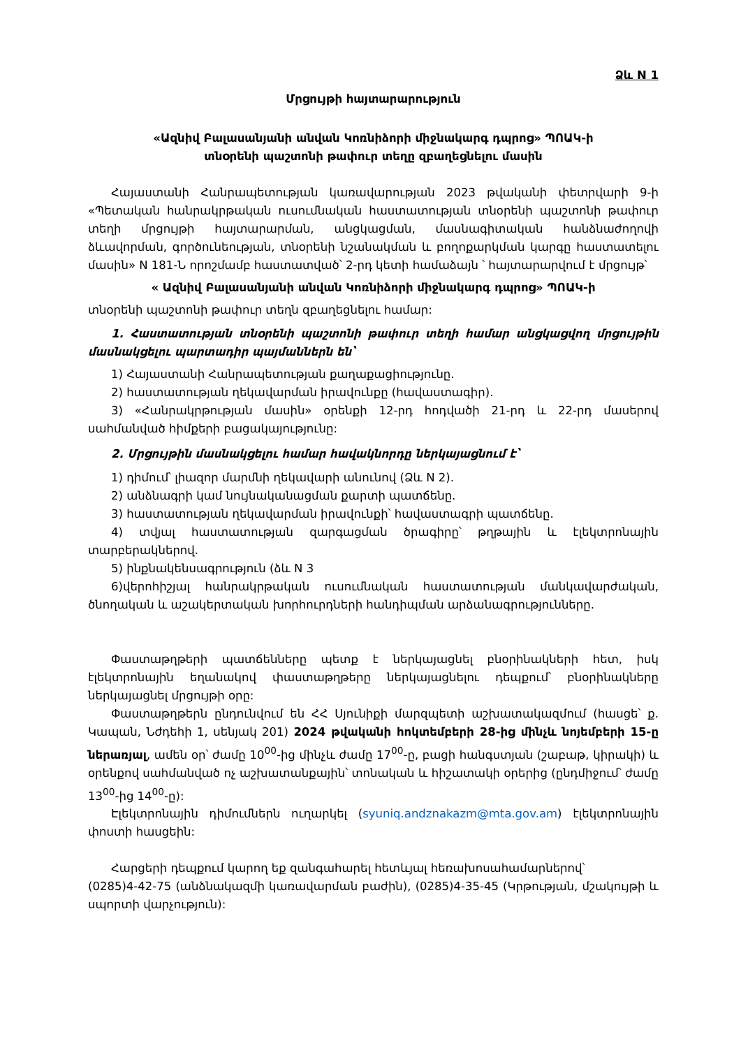Ձև N 1
Մրցույթի հայտարարություն
«Ազնիվ Բալասանյանի անվան Կոռնիձորի միջնակարգ դպրոց» ՊՈԱԿ-ի
տնօրենի պաշտոնի թափուր տեղը զբաղեցնելու մասին
Հայաստանի Հանրապետության կառավարության 2023 թվականի փետրվարի 9-ի «Պետական հանրակրթական ուսումնական հաստատության տնօրենի պաշտոնի թափուր տեղի մրցույթի հայտարարման, անցկացման, մասնագիտական հանձնաժողովի ձևավորման, գործունեության, տնօրենի նշանակման և բողոքարկման կարգը հաստատելու մասին» N 181-Ն որոշմամբ հաստատված՝ 2-րդ կետի համաձայն ՝ հայտարարվում է մրցույթ՝
« Ազնիվ Բալասանյանի անվան Կոռնիձորի միջնակարգ դպրոց» ՊՈԱԿ-ի
տնօրենի պաշտոնի թափուր տեղն զբաղեցնելու համար:
1. Հաստատության տնօրենի պաշտոնի թափուր տեղի համար անցկացվող մրցույթին մասնակցելու պարտադիր պայմաններն են՝
1) Հայաստանի Հանրապետության քաղաքացիությունը.
2) հաստատության ղեկավարման իրավունքը (հավաստագիր).
3) «Հանրակրթության մասին» օրենքի 12-րդ հոդվածի 21-րդ և 22-րդ մասերով սահմանված հիմքերի բացակայությունը:
2. Մրցույթին մասնակցելու համար հավակնորդը ներկայացնում է՝
1) դիմում՝ լիազոր մարմնի ղեկավարի անունով (Ձև N 2).
2) անձնագրի կամ նույնականացման քարտի պատճենը.
3) հաստատության ղեկավարման իրավունքի՝ հավաստագրի պատճենը.
4) տվյալ հաստատության զարգացման ծրագիրը՝ թղթային և էլեկտրոնային տարբերակներով.
5) ինքնակենսագրություն (ձև N 3
6)վերոհիշյալ հանրակրթական ուսումնական հաստատության մանկավարժական, ծնողական և աշակերտական խորհուրդների հանդիպման արձանագրությունները.
Փաստաթղթերի պատճենները պետք է ներկայացնել բնօրինակների հետ, իսկ էլեկտրոնային եղանակով փաստաթղթերը ներկայացնելու դեպքում՝ բնօրինակները ներկայացնել մրցույթի օրը:
Փաստաթղթերն ընդունվում են ՀՀ Սյունիքի մարզպետի աշխատակազմում (հասցե՝ ք. Կապան, Նժդեհի 1, սենյակ 201) 2024 թվականի հոկտեմբերի 28-ից մինչև նոյեմբերի 15-ը ներառյալ, ամեն օր՝ ժամը 10<sup>00</sup>-ից մինչև ժամը 17<sup>00</sup>-ը, բացի հանգստյան (շաբաթ, կիրակի) և օրենքով սահմանված ոչ աշխատանքային՝ տոնական և հիշատակի օրերից (ընդմիջում՝ ժամը 13<sup>00</sup>-ից 14<sup>00</sup>-ը):
Էլեկտրոնային դիմումներն ուղարկել (syuniq.andznakazm@mta.gov.am) էլեկտրոնային փոստի հասցեին:
Հարցերի դեպքում կարող եք զանգահարել հետևյալ հեռախոսահամարներով՝
(0285)4-42-75 (անձնակազմի կառավարման բաժին), (0285)4-35-45 (Կրթության, մշակույթի և սպորտի վարչություն):